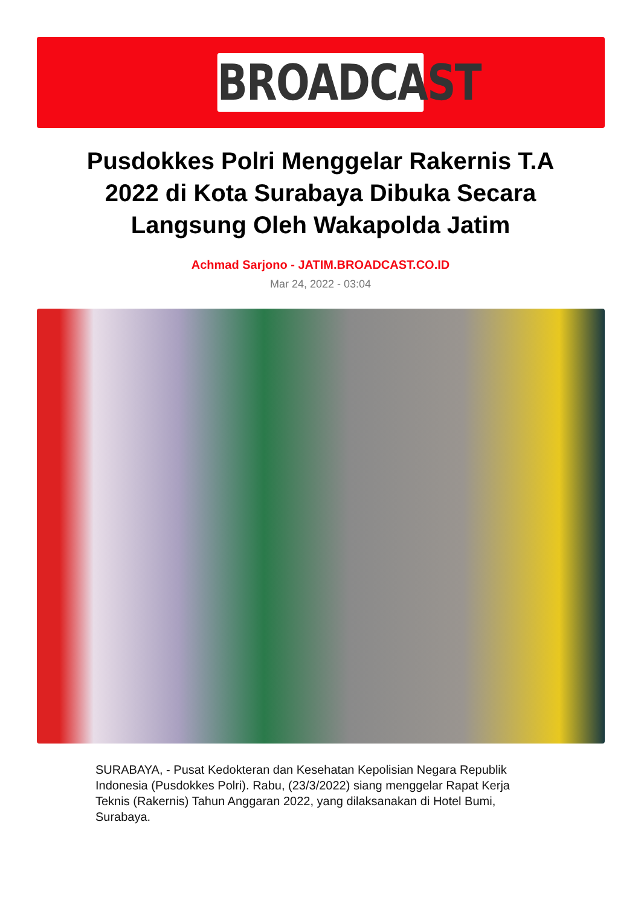BROADCAST
Pusdokkes Polri Menggelar Rakernis T.A 2022 di Kota Surabaya Dibuka Secara Langsung Oleh Wakapolda Jatim
Achmad Sarjono - JATIM.BROADCAST.CO.ID
Mar 24, 2022 - 03:04
SURABAYA, - Pusat Kedokteran dan Kesehatan Kepolisian Negara Republik Indonesia (Pusdokkes Polri). Rabu, (23/3/2022) siang menggelar Rapat Kerja Teknis (Rakernis) Tahun Anggaran 2022, yang dilaksanakan di Hotel Bumi, Surabaya.